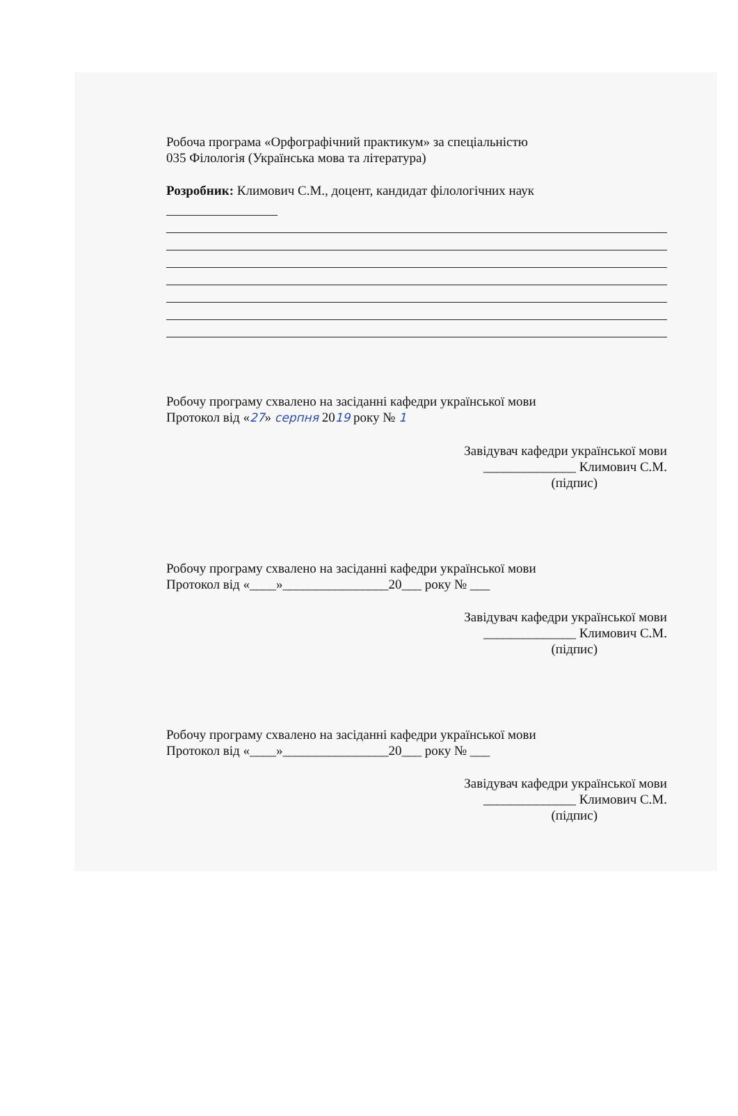Робоча програма «Орфографічний практикум» за спеціальністю
035 Філологія (Українська мова та література)
Розробник: Климович С.М., доцент, кандидат філологічних наук
Робочу програму схвалено на засіданні кафедри української мови
Протокол від «27» серпня 2019 року № 1
Завідувач кафедри української мови
______________ Климович С.М.
(підпис)
Робочу програму схвалено на засіданні кафедри української мови
Протокол від «____»________________20___ року № ___
Завідувач кафедри української мови
______________ Климович С.М.
(підпис)
Робочу програму схвалено на засіданні кафедри української мови
Протокол від «____»________________20___ року № ___
Завідувач кафедри української мови
______________ Климович С.М.
(підпис)